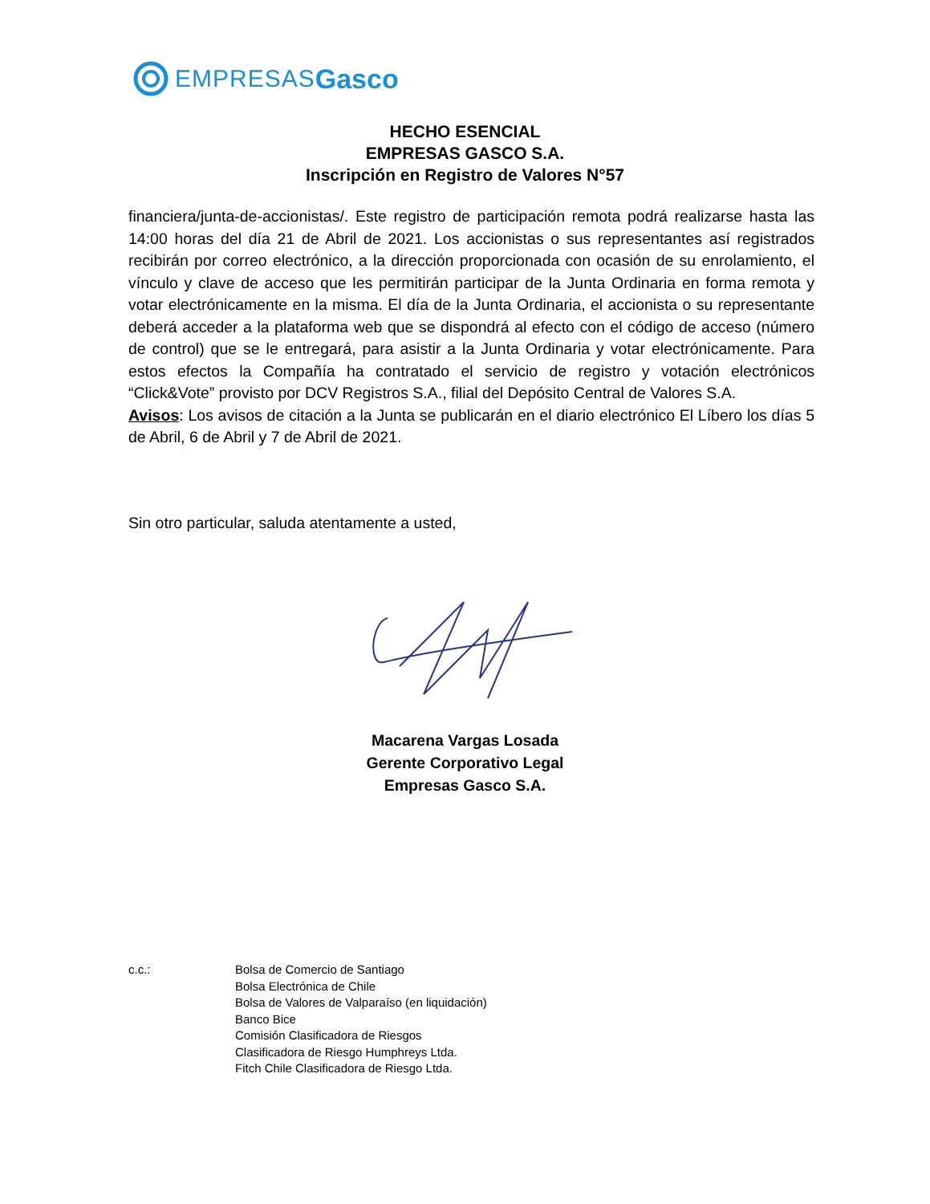EMPRESAS Gasco
HECHO ESENCIAL
EMPRESAS GASCO S.A.
Inscripción en Registro de Valores N°57
financiera/junta-de-accionistas/. Este registro de participación remota podrá realizarse hasta las 14:00 horas del día 21 de Abril de 2021. Los accionistas o sus representantes así registrados recibirán por correo electrónico, a la dirección proporcionada con ocasión de su enrolamiento, el vínculo y clave de acceso que les permitirán participar de la Junta Ordinaria en forma remota y votar electrónicamente en la misma. El día de la Junta Ordinaria, el accionista o su representante deberá acceder a la plataforma web que se dispondrá al efecto con el código de acceso (número de control) que se le entregará, para asistir a la Junta Ordinaria y votar electrónicamente. Para estos efectos la Compañía ha contratado el servicio de registro y votación electrónicos “Click&Vote” provisto por DCV Registros S.A., filial del Depósito Central de Valores S.A.
Avisos: Los avisos de citación a la Junta se publicarán en el diario electrónico El Líbero los días 5 de Abril, 6 de Abril y 7 de Abril de 2021.
Sin otro particular, saluda atentamente a usted,
Macarena Vargas Losada
Gerente Corporativo Legal
Empresas Gasco S.A.
c.c.: Bolsa de Comercio de Santiago
Bolsa Electrónica de Chile
Bolsa de Valores de Valparaíso (en liquidación)
Banco Bice
Comisión Clasificadora de Riesgos
Clasificadora de Riesgo Humphreys Ltda.
Fitch Chile Clasificadora de Riesgo Ltda.